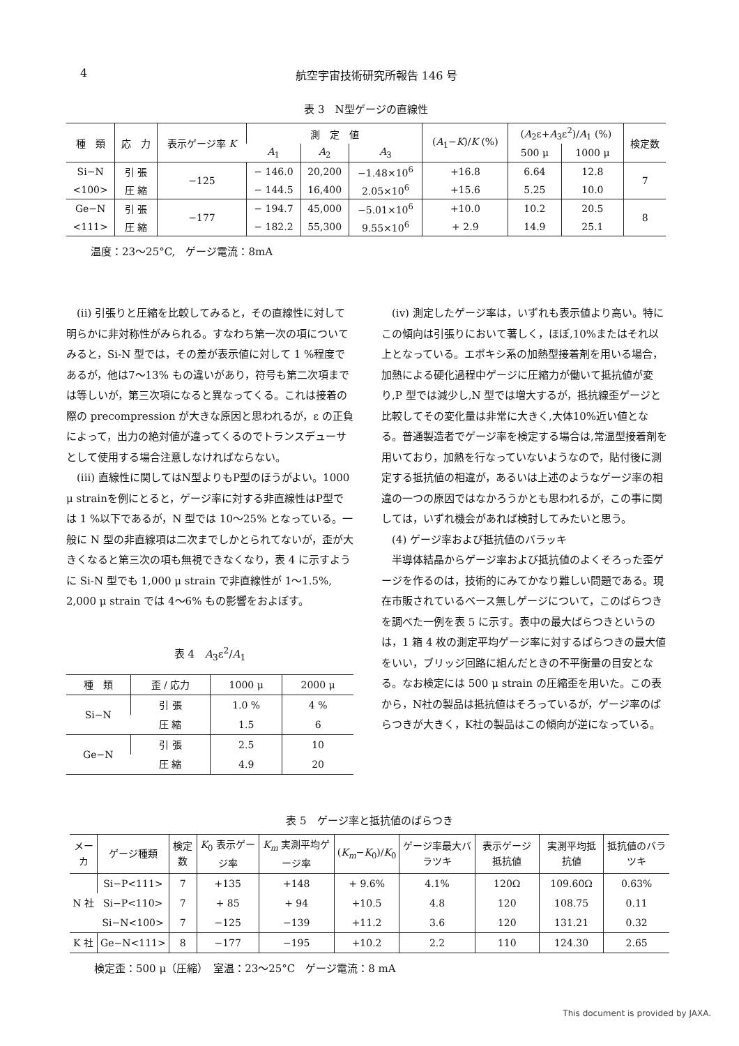4 航空宇宙技術研究所報告 146 号
表 3　N型ゲージの直線性
| 種 類 | 応 力 | 表示ゲージ率 K | 測 定 値 | | | ( A<sub>1</sub>− K )/ K (%) | ( A<sub>2</sub>ε+ A<sub>3</sub>ε<sup>2</sup>)/ A<sub>1</sub> (%) | | 検定数 |
| --- | --- | --- | --- | --- | --- | --- | --- | --- | --- |
| | | | A<sub>1</sub> | A<sub>2</sub> | A<sub>3</sub> | | 500 μ | 1000 μ | |
| Si−N | 引 張 | −125 | − 146.0 | 20,200 | −1.48×10<sup>6</sup> | +16.8 | 6.64 | 12.8 | 7 |
| <100> | 圧 縮 | | − 144.5 | 16,400 | 2.05×10<sup>6</sup> | +15.6 | 5.25 | 10.0 | |
| Ge−N | 引 張 | −177 | − 194.7 | 45,000 | −5.01×10<sup>6</sup> | +10.0 | 10.2 | 20.5 | 8 |
| <111> | 圧 縮 | | − 182.2 | 55,300 | 9.55×10<sup>6</sup> | + 2.9 | 14.9 | 25.1 | |
温度：23〜25°C,　ゲージ電流：8mA
(ii) 引張りと圧縮を比較してみると，その直線性に対して明らかに非対称性がみられる。すなわち第一次の項についてみると，Si-N 型では，その差が表示値に対して 1 %程度であるが，他は7〜13% もの違いがあり，符号も第二次項までは等しいが，第三次項になると異なってくる。これは接着の際の precompression が大きな原因と思われるが，ε の正負によって，出力の絶対値が違ってくるのでトランスデューサとして使用する場合注意しなければならない。
(iii) 直線性に関してはN型よりもP型のほうがよい。1000 μ strainを例にとると，ゲージ率に対する非直線性はP型では 1 %以下であるが，N 型では 10〜25% となっている。一般に N 型の非直線項は二次までしかとられてないが，歪が大きくなると第三次の項も無視できなくなり，表 4 に示すように Si-N 型でも 1,000 μ strain で非直線性が 1〜1.5%, 2,000 μ strain では 4〜6% もの影響をおよぼす。
表 4　A<sub>3</sub>ε<sup>2</sup>/A<sub>1</sub>
| 種 類 | 歪 / 応力 | 1000 μ | 2000 μ |
| --- | --- | --- | --- |
| Si−N | 引 張 | 1.0 % | 4 % |
| | 圧 縮 | 1.5 | 6 |
| Ge−N | 引 張 | 2.5 | 10 |
| | 圧 縮 | 4.9 | 20 |
(iv) 測定したゲージ率は，いずれも表示値より高い。特にこの傾向は引張りにおいて著しく，ほぼ,10%またはそれ以上となっている。エポキシ系の加熱型接着剤を用いる場合，加熱による硬化過程中ゲージに圧縮力が働いて抵抗値が変り,P 型では減少し,N 型では増大するが，抵抗線歪ゲージと比較してその変化量は非常に大きく,大体10%近い値となる。普通製造者でゲージ率を検定する場合は,常温型接着剤を用いており，加熱を行なっていないようなので，貼付後に測定する抵抗値の相違が，あるいは上述のようなゲージ率の相違の一つの原因ではなかろうかとも思われるが，この事に関しては，いずれ機会があれば検討してみたいと思う。
(4) ゲージ率および抵抗値のバラッキ
半導体結晶からゲージ率および抵抗値のよくそろった歪ゲージを作るのは，技術的にみてかなり難しい問題である。現在市販されているベース無しゲージについて，このばらつきを調べた一例を表 5 に示す。表中の最大ばらつきというのは，1 箱 4 枚の測定平均ゲージ率に対するばらつきの最大値をいい，ブリッジ回路に組んだときの不平衡量の目安となる。なお検定には 500 μ strain の圧縮歪を用いた。この表から，N社の製品は抵抗値はそろっているが，ゲージ率のばらつきが大きく，K社の製品はこの傾向が逆になっている。
表 5　ゲージ率と抵抗値のばらつき
| メーカ | ゲージ種類 | 検定数 | K<sub>0</sub> 表示ゲージ率 | K<sub>m</sub> 実測平均ゲージ率 | ( K<sub>m</sub> − K<sub>0</sub>)/ K<sub>0</sub> | ゲージ率最大バラツキ | 表示ゲージ抵抗値 | 実測平均抵抗値 | 抵抗値のバラツキ |
| --- | --- | --- | --- | --- | --- | --- | --- | --- | --- |
| N 社 | Si−P<111> | 7 | +135 | +148 | + 9.6% | 4.1% | 120Ω | 109.60Ω | 0.63% |
| | Si−P<110> | 7 | + 85 | + 94 | +10.5 | 4.8 | 120 | 108.75 | 0.11 |
| | Si−N<100> | 7 | −125 | −139 | +11.2 | 3.6 | 120 | 131.21 | 0.32 |
| K 社 | Ge−N<111> | 8 | −177 | −195 | +10.2 | 2.2 | 110 | 124.30 | 2.65 |
検定歪：500 μ（圧縮）　室温：23〜25°C　ゲージ電流：8 mA
This document is provided by JAXA.